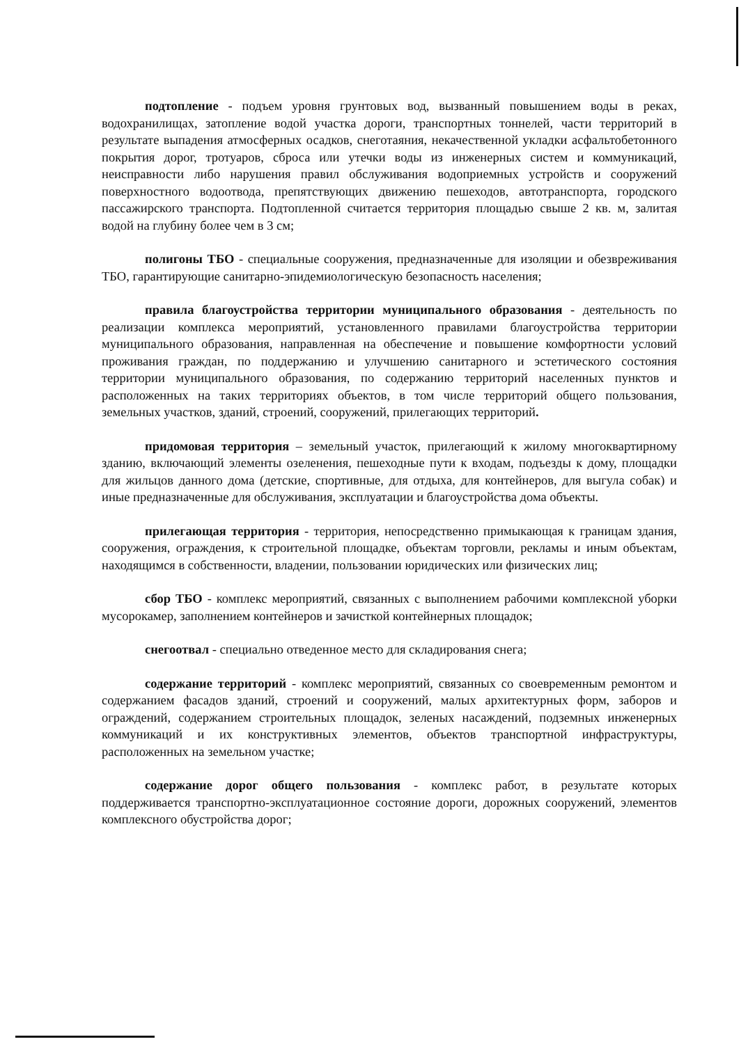подтопление - подъем уровня грунтовых вод, вызванный повышением воды в реках, водохранилищах, затопление водой участка дороги, транспортных тоннелей, части территорий в результате выпадения атмосферных осадков, снеготаяния, некачественной укладки асфальтобетонного покрытия дорог, тротуаров, сброса или утечки воды из инженерных систем и коммуникаций, неисправности либо нарушения правил обслуживания водоприемных устройств и сооружений поверхностного водоотвода, препятствующих движению пешеходов, автотранспорта, городского пассажирского транспорта. Подтопленной считается территория площадью свыше 2 кв. м, залитая водой на глубину более чем в 3 см;
полигоны ТБО - специальные сооружения, предназначенные для изоляции и обезвреживания ТБО, гарантирующие санитарно-эпидемиологическую безопасность населения;
правила благоустройства территории муниципального образования - деятельность по реализации комплекса мероприятий, установленного правилами благоустройства территории муниципального образования, направленная на обеспечение и повышение комфортности условий проживания граждан, по поддержанию и улучшению санитарного и эстетического состояния территории муниципального образования, по содержанию территорий населенных пунктов и расположенных на таких территориях объектов, в том числе территорий общего пользования, земельных участков, зданий, строений, сооружений, прилегающих территорий.
придомовая территория – земельный участок, прилегающий к жилому многоквартирному зданию, включающий элементы озеленения, пешеходные пути к входам, подъезды к дому, площадки для жильцов данного дома (детские, спортивные, для отдыха, для контейнеров, для выгула собак) и иные предназначенные для обслуживания, эксплуатации и благоустройства дома объекты.
прилегающая территория - территория, непосредственно примыкающая к границам здания, сооружения, ограждения, к строительной площадке, объектам торговли, рекламы и иным объектам, находящимся в собственности, владении, пользовании юридических или физических лиц;
сбор ТБО - комплекс мероприятий, связанных с выполнением рабочими комплексной уборки мусорокамер, заполнением контейнеров и зачисткой контейнерных площадок;
снегоотвал - специально отведенное место для складирования снега;
содержание территорий - комплекс мероприятий, связанных со своевременным ремонтом и содержанием фасадов зданий, строений и сооружений, малых архитектурных форм, заборов и ограждений, содержанием строительных площадок, зеленых насаждений, подземных инженерных коммуникаций и их конструктивных элементов, объектов транспортной инфраструктуры, расположенных на земельном участке;
содержание дорог общего пользования - комплекс работ, в результате которых поддерживается транспортно-эксплуатационное состояние дороги, дорожных сооружений, элементов комплексного обустройства дорог;